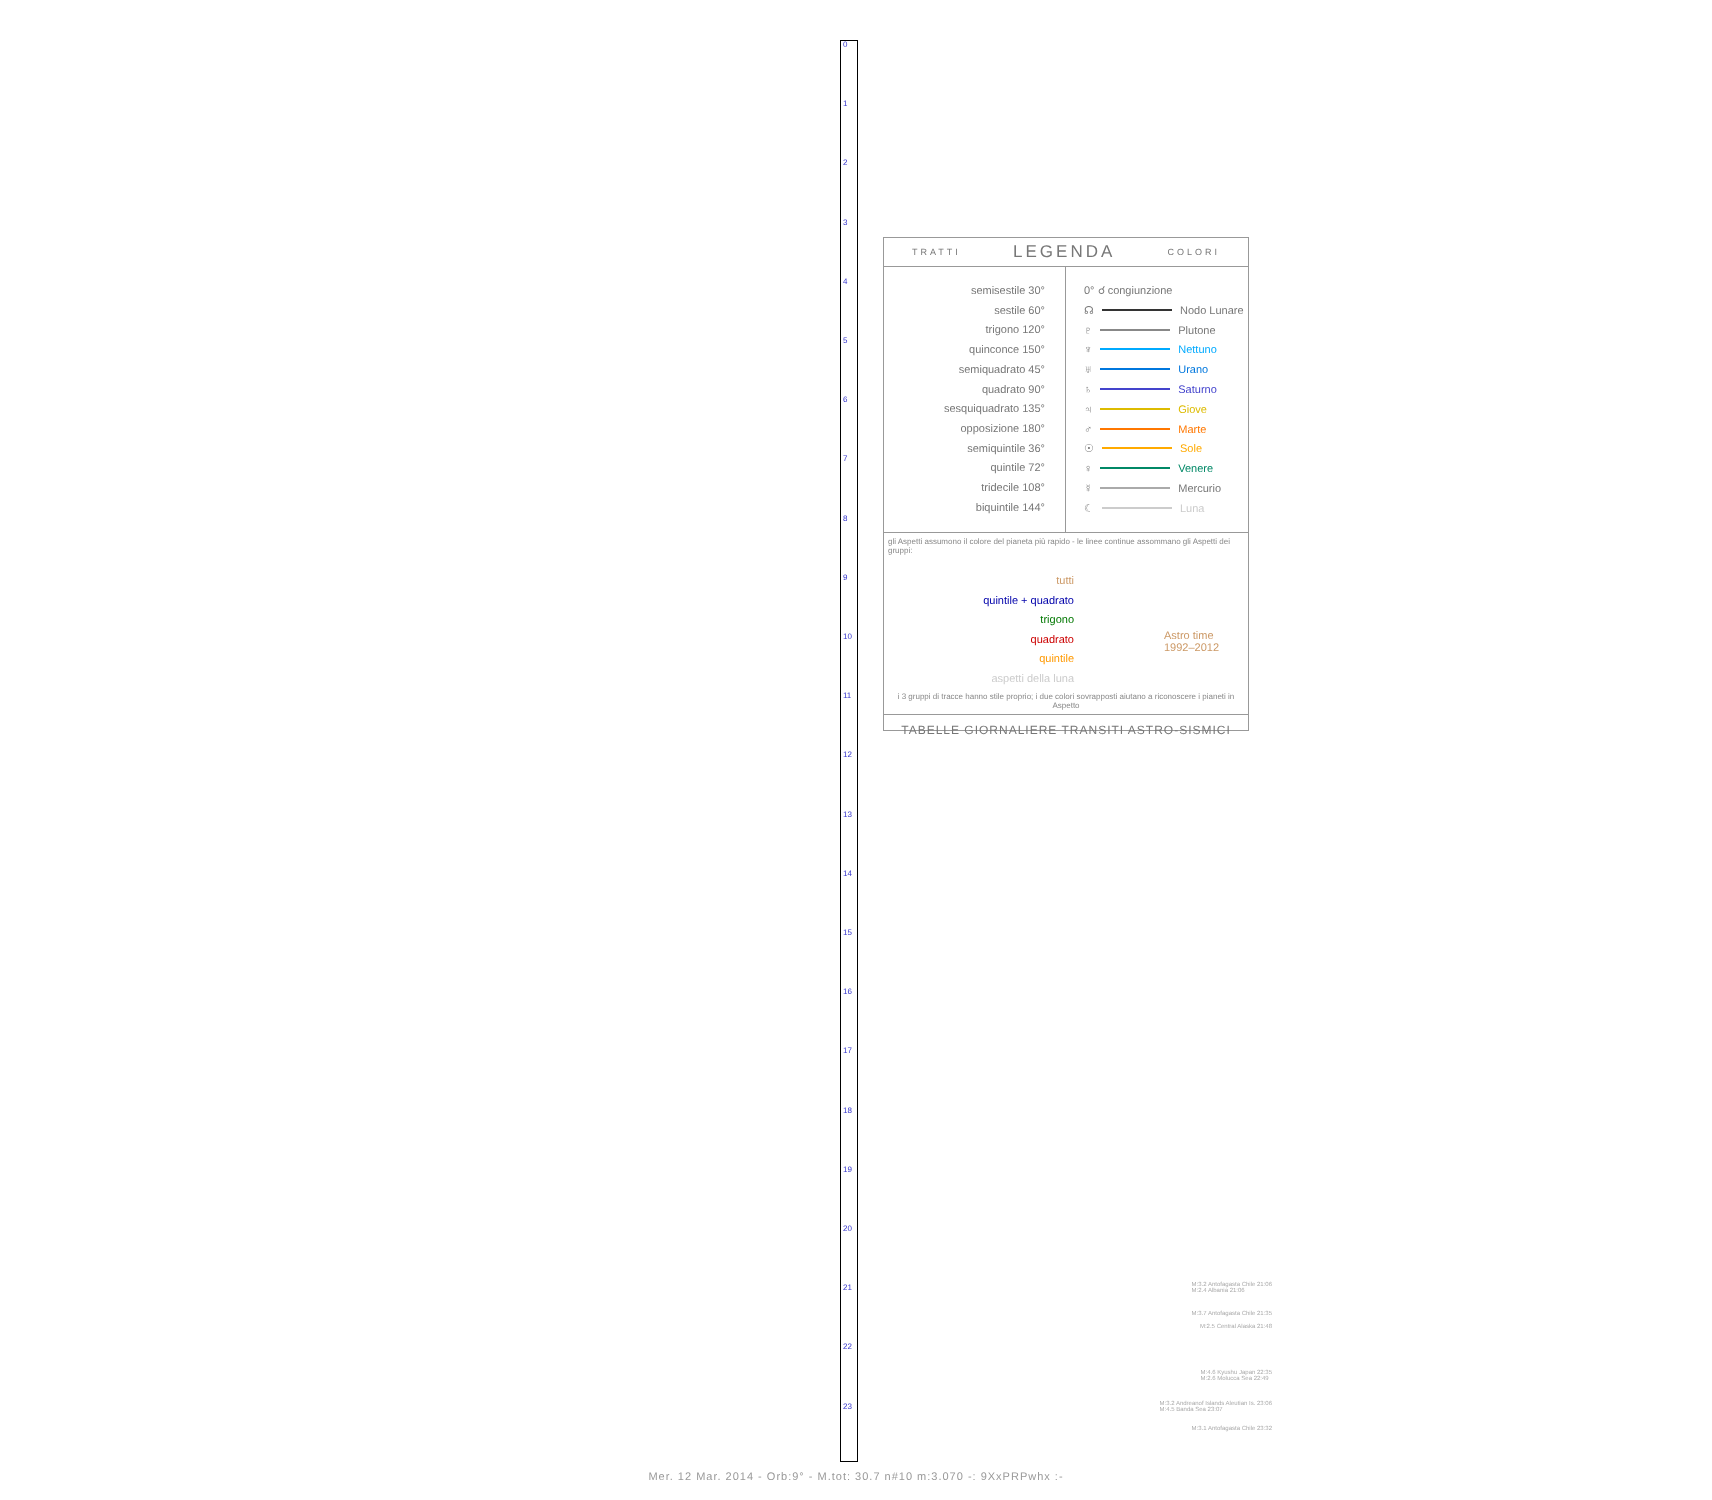0
1
2
3
4
5
6
7
8
9
10
11
12
13
14
15
16
17
18
19
20
21
22
23
TRATTI LEGENDA COLORI
semisestile 30°
sestile 60°
trigono 120°
quinconce 150°
semiquadrato 45°
quadrato 90°
sesquiquadrato 135°
opposizione 180°
semiquintile 36°
quintile 72°
tridecile 108°
biquintile 144°
0° ☌ congiunzione
☊ Nodo Lunare
♇ Plutone
♆ Nettuno
♅ Urano
♄ Saturno
♃ Giove
♂ Marte
☉ Sole
♀ Venere
☿ Mercurio
☾ Luna
gli Aspetti assumono il colore del pianeta più rapido - le linee continue assommano gli Aspetti dei gruppi:
tutti
quintile + quadrato
trigono
quadrato
quintile
aspetti della luna
Astro time
1992–2012
i 3 gruppi di tracce hanno stile proprio; i due colori sovrapposti aiutano a riconoscere i pianeti in Aspetto
TABELLE GIORNALIERE TRANSITI ASTRO-SISMICI
M:3.2 Antofagasta Chile 21:06
M:2.4 Albania 21:06
M:3.7 Antofagasta Chile 21:35
M:2.5 Central Alaska 21:48
M:4.6 Kyushu Japan 22:35
M:2.6 Molucca Sea 22:49
M:3.2 Andreanof Islands Aleutian Is. 23:06
M:4.5 Banda Sea 23:07
M:3.1 Antofagasta Chile 23:32
Mer. 12 Mar. 2014 - Orb:9° - M.tot: 30.7 n#10 m:3.070 -: 9XxPRPwhx :-